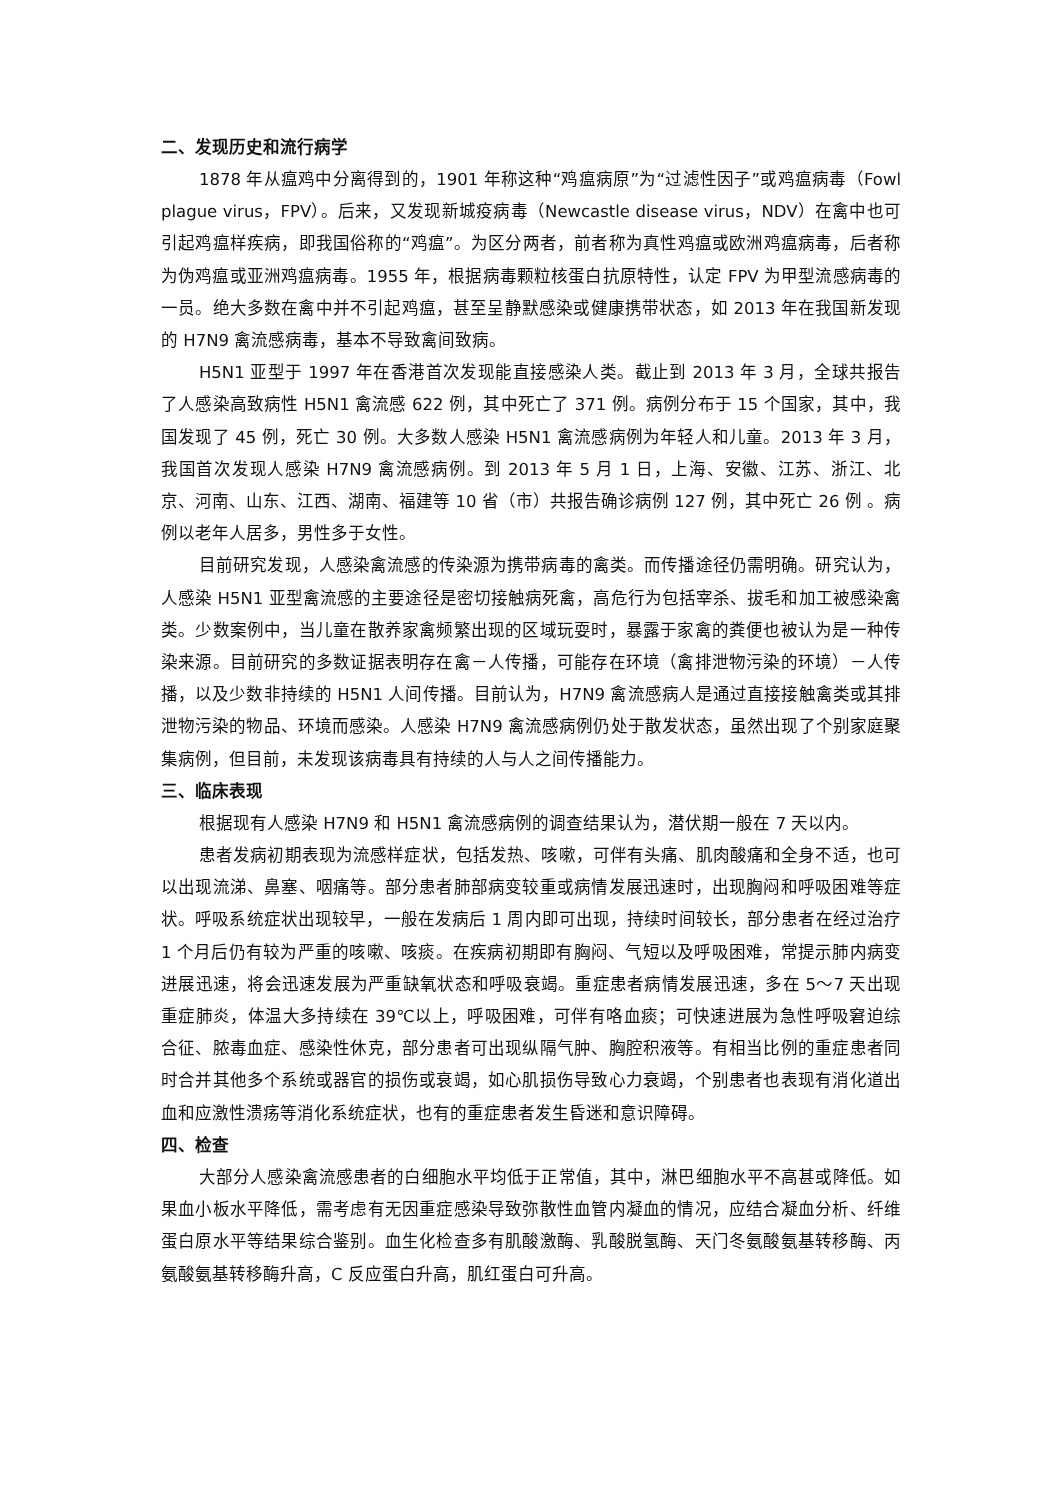二、发现历史和流行病学
1878 年从瘟鸡中分离得到的，1901 年称这种“鸡瘟病原”为“过滤性因子”或鸡瘟病毒（Fowl plague virus，FPV）。后来，又发现新城疫病毒（Newcastle disease virus，NDV）在禽中也可引起鸡瘟样疾病，即我国俗称的“鸡瘟”。为区分两者，前者称为真性鸡瘟或欧洲鸡瘟病毒，后者称为伪鸡瘟或亚洲鸡瘟病毒。1955 年，根据病毒颗粒核蛋白抗原特性，认定 FPV 为甲型流感病毒的一员。绝大多数在禽中并不引起鸡瘟，甚至呈静默感染或健康携带状态，如 2013 年在我国新发现的 H7N9 禽流感病毒，基本不导致禽间致病。
H5N1 亚型于 1997 年在香港首次发现能直接感染人类。截止到 2013 年 3 月，全球共报告了人感染高致病性 H5N1 禽流感 622 例，其中死亡了 371 例。病例分布于 15 个国家，其中，我国发现了 45 例，死亡 30 例。大多数人感染 H5N1 禽流感病例为年轻人和儿童。2013 年 3 月，我国首次发现人感染 H7N9 禽流感病例。到 2013 年 5 月 1 日，上海、安徽、江苏、浙江、北京、河南、山东、江西、湖南、福建等 10 省（市）共报告确诊病例 127 例，其中死亡 26 例 。病例以老年人居多，男性多于女性。
目前研究发现，人感染禽流感的传染源为携带病毒的禽类。而传播途径仍需明确。研究认为，人感染 H5N1 亚型禽流感的主要途径是密切接触病死禽，高危行为包括宰杀、拔毛和加工被感染禽类。少数案例中，当儿童在散养家禽频繁出现的区域玩耍时，暴露于家禽的粪便也被认为是一种传染来源。目前研究的多数证据表明存在禽－人传播，可能存在环境（禽排泄物污染的环境）－人传播，以及少数非持续的 H5N1 人间传播。目前认为，H7N9 禽流感病人是通过直接接触禽类或其排泄物污染的物品、环境而感染。人感染 H7N9 禽流感病例仍处于散发状态，虽然出现了个别家庭聚集病例，但目前，未发现该病毒具有持续的人与人之间传播能力。
三、临床表现
根据现有人感染 H7N9 和 H5N1 禽流感病例的调查结果认为，潜伏期一般在 7 天以内。
患者发病初期表现为流感样症状，包括发热、咳嗽，可伴有头痛、肌肉酸痛和全身不适，也可以出现流涕、鼻塞、咽痛等。部分患者肺部病变较重或病情发展迅速时，出现胸闷和呼吸困难等症状。呼吸系统症状出现较早，一般在发病后 1 周内即可出现，持续时间较长，部分患者在经过治疗 1 个月后仍有较为严重的咳嗽、咳痰。在疾病初期即有胸闷、气短以及呼吸困难，常提示肺内病变进展迅速，将会迅速发展为严重缺氧状态和呼吸衰竭。重症患者病情发展迅速，多在 5～7 天出现重症肺炎，体温大多持续在 39℃以上，呼吸困难，可伴有咯血痰；可快速进展为急性呼吸窘迫综合征、脓毒血症、感染性休克，部分患者可出现纵隔气肿、胸腔积液等。有相当比例的重症患者同时合并其他多个系统或器官的损伤或衰竭，如心肌损伤导致心力衰竭，个别患者也表现有消化道出血和应激性溃疡等消化系统症状，也有的重症患者发生昏迷和意识障碍。
四、检查
大部分人感染禽流感患者的白细胞水平均低于正常值，其中，淋巴细胞水平不高甚或降低。如果血小板水平降低，需考虑有无因重症感染导致弥散性血管内凝血的情况，应结合凝血分析、纤维蛋白原水平等结果综合鉴别。血生化检查多有肌酸激酶、乳酸脱氢酶、天门冬氨酸氨基转移酶、丙氨酸氨基转移酶升高，C 反应蛋白升高，肌红蛋白可升高。